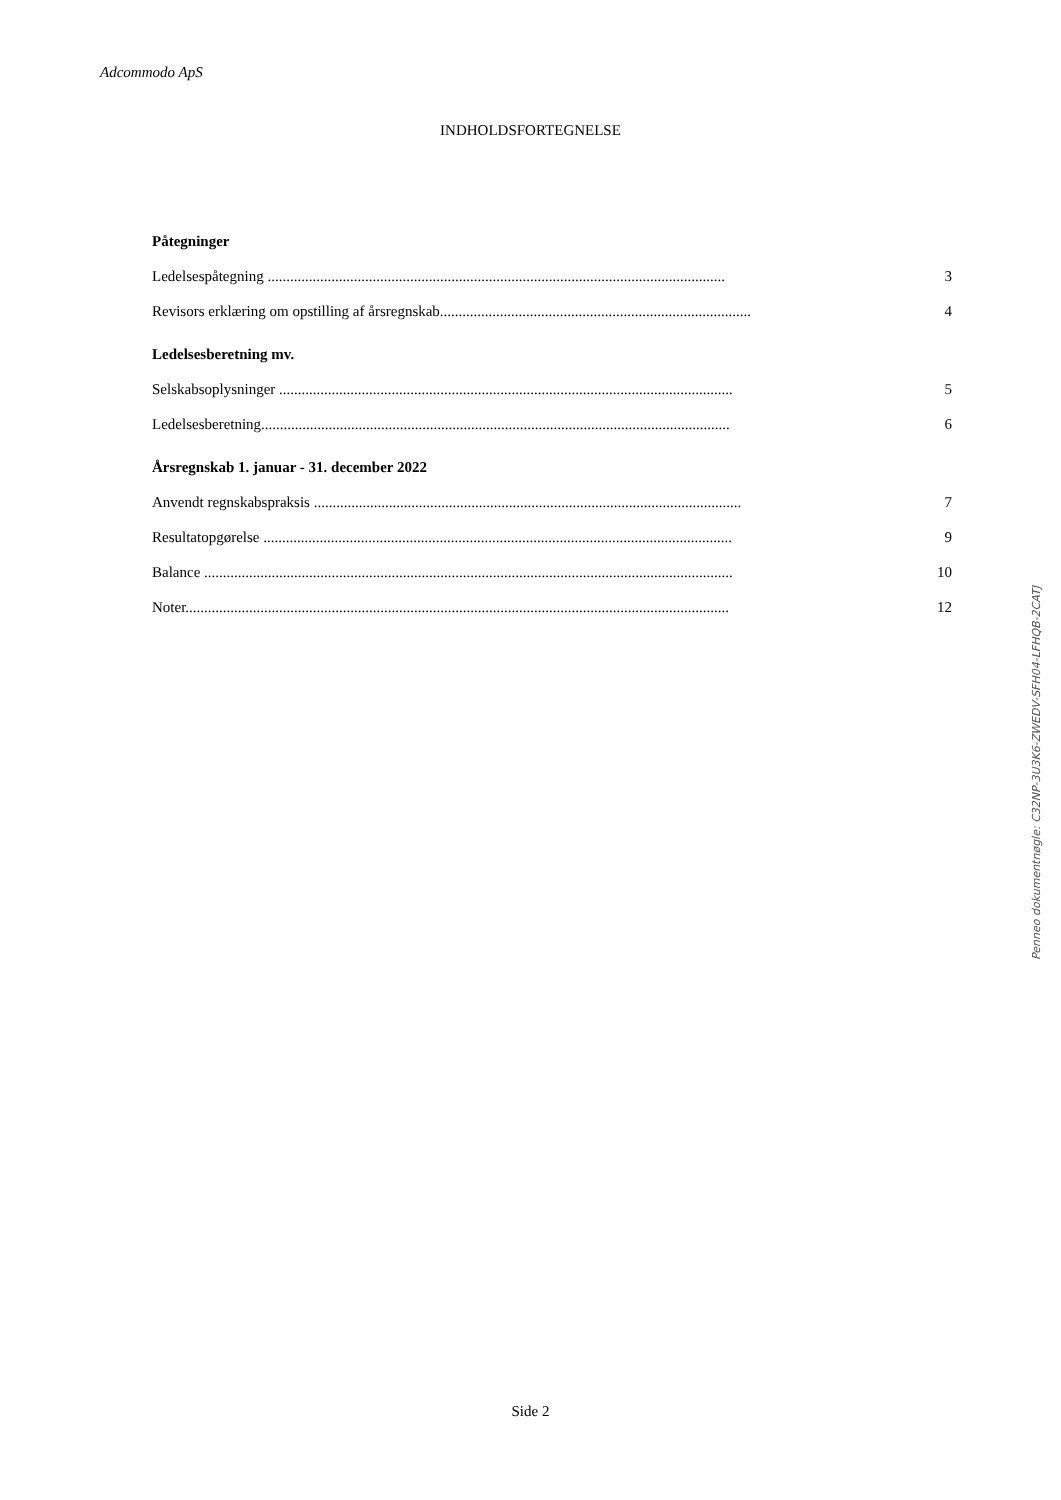Adcommodo ApS
INDHOLDSFORTEGNELSE
Påtegninger
Ledelsespåtegning .......................................................................................................................... 3
Revisors erklæring om opstilling af årsregnskab................................................................................... 4
Ledelsesberetning mv.
Selskabsoplysninger ......................................................................................................................... 5
Ledelsesberetning............................................................................................................................. 6
Årsregnskab 1. januar - 31. december 2022
Anvendt regnskabspraksis .................................................................................................................. 7
Resultatopgørelse ............................................................................................................................. 9
Balance ............................................................................................................................................. 10
Noter................................................................................................................................................. 12
Penneo dokumentnøgle: C32NP-3U3K6-ZWEDV-SFH04-LFHQB-2CATJ
Side 2